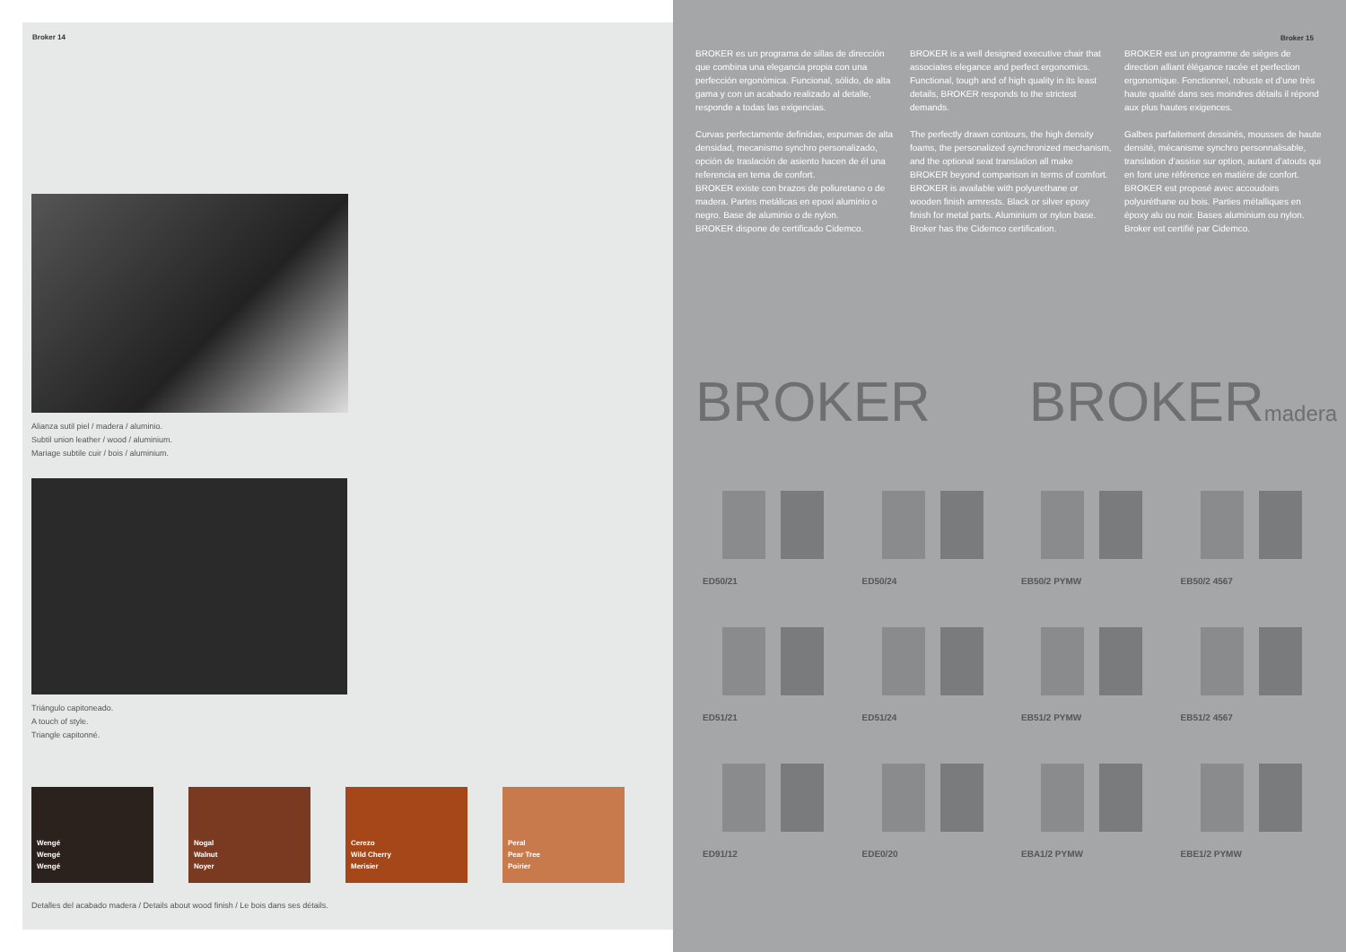Broker 14
Alianza sutil piel / madera / aluminio.
Subtil union leather / wood / aluminium.
Mariage subtile cuir / bois / aluminium.
Triángulo capitoneado.
A touch of style.
Triangle capitonné.
Wengé
Wengé
Wengé
Nogal
Walnut
Noyer
Cerezo
Wild Cherry
Merisier
Peral
Pear Tree
Poirier
Detalles del acabado madera / Details about wood finish / Le bois dans ses détails.
Broker 15
BROKER es un programa de sillas de dirección que combina una elegancia propia con una perfección ergonómica. Funcional, sólido, de alta gama y con un acabado realizado al detalle, responde a todas las exigencias.
Curvas perfectamente definidas, espumas de alta densidad, mecanismo synchro personalizado, opción de traslación de asiento hacen de él una referencia en tema de confort.
BROKER existe con brazos de poliuretano o de madera. Partes metálicas en epoxi aluminio o negro. Base de aluminio o de nylon.
BROKER dispone de certificado Cidemco.
BROKER is a well designed executive chair that associates elegance and perfect ergonomics. Functional, tough and of high quality in its least details, BROKER responds to the strictest demands.
The perfectly drawn contours, the high density foams, the personalized synchronized mechanism, and the optional seat translation all make BROKER beyond comparison in terms of comfort.
BROKER is available with polyurethane or wooden finish armrests. Black or silver epoxy finish for metal parts. Aluminium or nylon base.
Broker has the Cidemco certification.
BROKER est un programme de sièges de direction alliant élégance racée et perfection ergonomique. Fonctionnel, robuste et d’une très haute qualité dans ses moindres détails il répond aux plus hautes exigences.
Galbes parfaitement dessinés, mousses de haute densité, mécanisme synchro personnalisable, translation d’assise sur option, autant d’atouts qui en font une référence en matière de confort.
BROKER est proposé avec accoudoirs polyuréthane ou bois. Parties métalliques en époxy alu ou noir. Bases aluminium ou nylon.
Broker est certifié par Cidemco.
BROKER BROKERmadera
ED50/21
ED50/24
EB50/2 PYMW
EB50/2 4567
ED51/21
ED51/24
EB51/2 PYMW
EB51/2 4567
ED91/12
EDE0/20
EBA1/2 PYMW
EBE1/2 PYMW